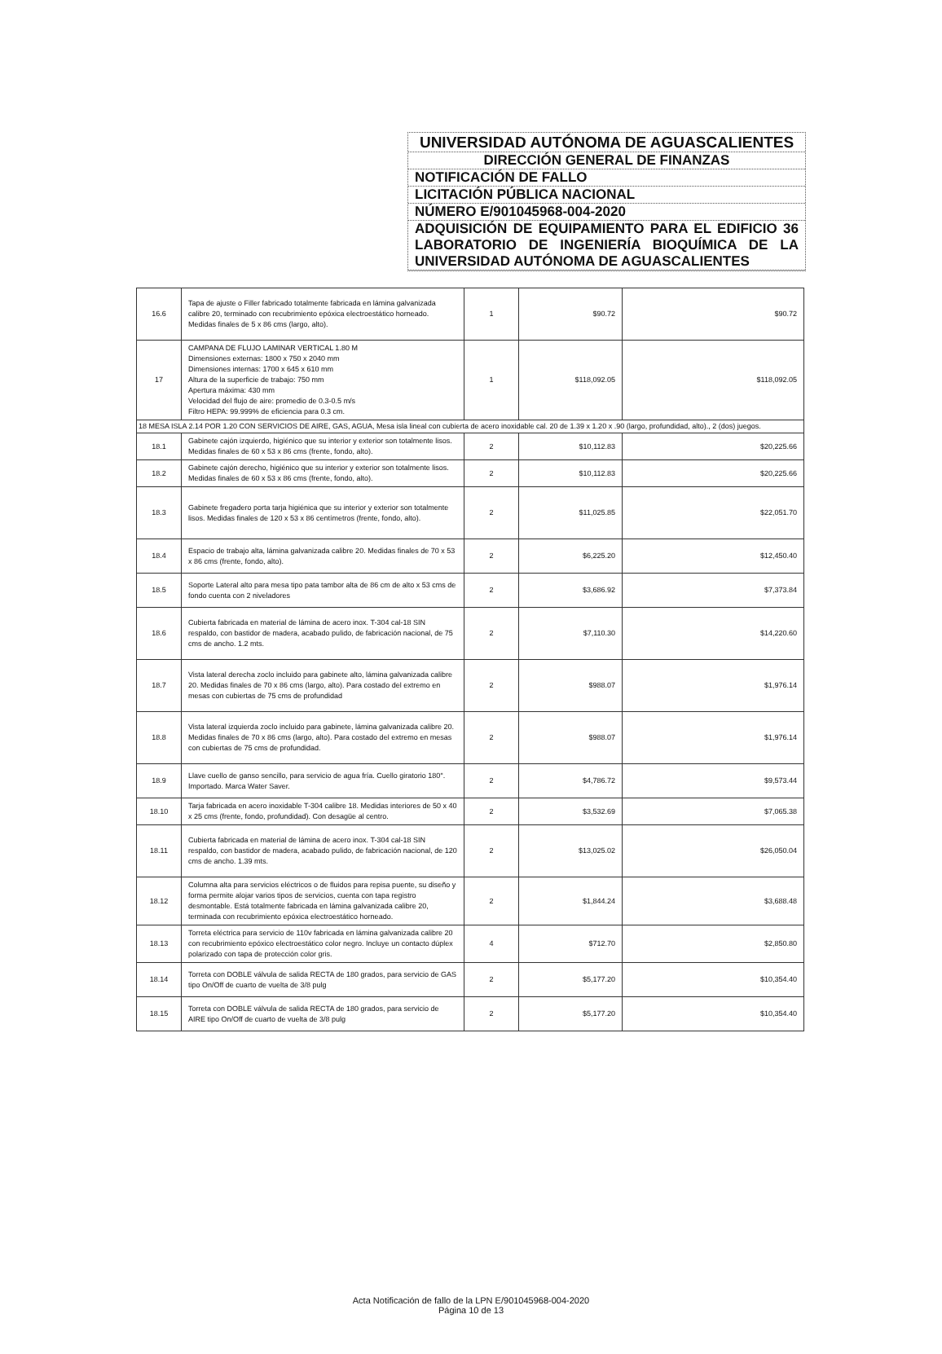UNIVERSIDAD AUTÓNOMA DE AGUASCALIENTES
DIRECCIÓN GENERAL DE FINANZAS
NOTIFICACIÓN DE FALLO
LICITACIÓN PÚBLICA NACIONAL
NÚMERO E/901045968-004-2020
ADQUISICIÓN DE EQUIPAMIENTO PARA EL EDIFICIO 36 LABORATORIO DE INGENIERÍA BIOQUÍMICA DE LA UNIVERSIDAD AUTÓNOMA DE AGUASCALIENTES
| 16.6 | Tapa de ajuste o Filler fabricado totalmente fabricada en lámina galvanizada calibre 20, terminado con recubrimiento epóxica electroestático horneado. Medidas finales de 5 x 86 cms (largo, alto). | 1 | $90.72 | $90.72 |
| 17 | CAMPANA DE FLUJO LAMINAR VERTICAL 1.80 M Dimensiones externas: 1800 x 750 x 2040 mm Dimensiones internas: 1700 x 645 x 610 mm Altura de la superficie de trabajo: 750 mm Apertura máxima: 430 mm Velocidad del flujo de aire: promedio de 0.3-0.5 m/s Filtro HEPA: 99.999% de eficiencia para 0.3 cm. | 1 | $118,092.05 | $118,092.05 |
| 18 MESA ISLA 2.14 POR 1.20 CON SERVICIOS DE AIRE, GAS, AGUA, Mesa isla lineal con cubierta de acero inoxidable cal. 20 de 1.39 x 1.20 x .90 (largo, profundidad, alto)., 2 (dos) juegos. | | | | |
| 18.1 | Gabinete cajón izquierdo, higiénico que su interior y exterior son totalmente lisos. Medidas finales de 60 x 53 x 86 cms (frente, fondo, alto). | 2 | $10,112.83 | $20,225.66 |
| 18.2 | Gabinete cajón derecho, higiénico que su interior y exterior son totalmente lisos. Medidas finales de 60 x 53 x 86 cms (frente, fondo, alto). | 2 | $10,112.83 | $20,225.66 |
| 18.3 | Gabinete fregadero porta tarja higiénica que su interior y exterior son totalmente lisos. Medidas finales de 120 x 53 x 86 centímetros (frente, fondo, alto). | 2 | $11,025.85 | $22,051.70 |
| 18.4 | Espacio de trabajo alta, lámina galvanizada calibre 20. Medidas finales de 70 x 53 x 86 cms (frente, fondo, alto). | 2 | $6,225.20 | $12,450.40 |
| 18.5 | Soporte Lateral alto para mesa tipo pata tambor alta de 86 cm de alto x 53 cms de fondo cuenta con 2 niveladores | 2 | $3,686.92 | $7,373.84 |
| 18.6 | Cubierta fabricada en material de lámina de acero inox. T-304 cal-18 SIN respaldo, con bastidor de madera, acabado pulido, de fabricación nacional, de 75 cms de ancho. 1.2 mts. | 2 | $7,110.30 | $14,220.60 |
| 18.7 | Vista lateral derecha zoclo incluido para gabinete alto, lámina galvanizada calibre 20. Medidas finales de 70 x 86 cms (largo, alto). Para costado del extremo en mesas con cubiertas de 75 cms de profundidad | 2 | $988.07 | $1,976.14 |
| 18.8 | Vista lateral izquierda zoclo incluido para gabinete, lámina galvanizada calibre 20. Medidas finales de 70 x 86 cms (largo, alto). Para costado del extremo en mesas con cubiertas de 75 cms de profundidad. | 2 | $988.07 | $1,976.14 |
| 18.9 | Llave cuello de ganso sencillo, para servicio de agua fría. Cuello giratorio 180°. Importado. Marca Water Saver. | 2 | $4,786.72 | $9,573.44 |
| 18.10 | Tarja fabricada en acero inoxidable T-304 calibre 18. Medidas interiores de 50 x 40 x 25 cms (frente, fondo, profundidad). Con desagüe al centro. | 2 | $3,532.69 | $7,065.38 |
| 18.11 | Cubierta fabricada en material de lámina de acero inox. T-304 cal-18 SIN respaldo, con bastidor de madera, acabado pulido, de fabricación nacional, de 120 cms de ancho. 1.39 mts. | 2 | $13,025.02 | $26,050.04 |
| 18.12 | Columna alta para servicios eléctricos o de fluidos para repisa puente, su diseño y forma permite alojar varios tipos de servicios, cuenta con tapa registro desmontable. Está totalmente fabricada en lámina galvanizada calibre 20, terminada con recubrimiento epóxica electroestático horneado. | 2 | $1,844.24 | $3,688.48 |
| 18.13 | Torreta eléctrica para servicio de 110v fabricada en lámina galvanizada calibre 20 con recubrimiento epóxico electroestático color negro. Incluye un contacto dúplex polarizado con tapa de protección color gris. | 4 | $712.70 | $2,850.80 |
| 18.14 | Torreta con DOBLE válvula de salida RECTA de 180 grados, para servicio de GAS tipo On/Off de cuarto de vuelta de 3/8 pulg | 2 | $5,177.20 | $10,354.40 |
| 18.15 | Torreta con DOBLE válvula de salida RECTA de 180 grados, para servicio de AIRE tipo On/Off de cuarto de vuelta de 3/8 pulg | 2 | $5,177.20 | $10,354.40 |
Acta Notificación de fallo de la LPN E/901045968-004-2020
Página 10 de 13